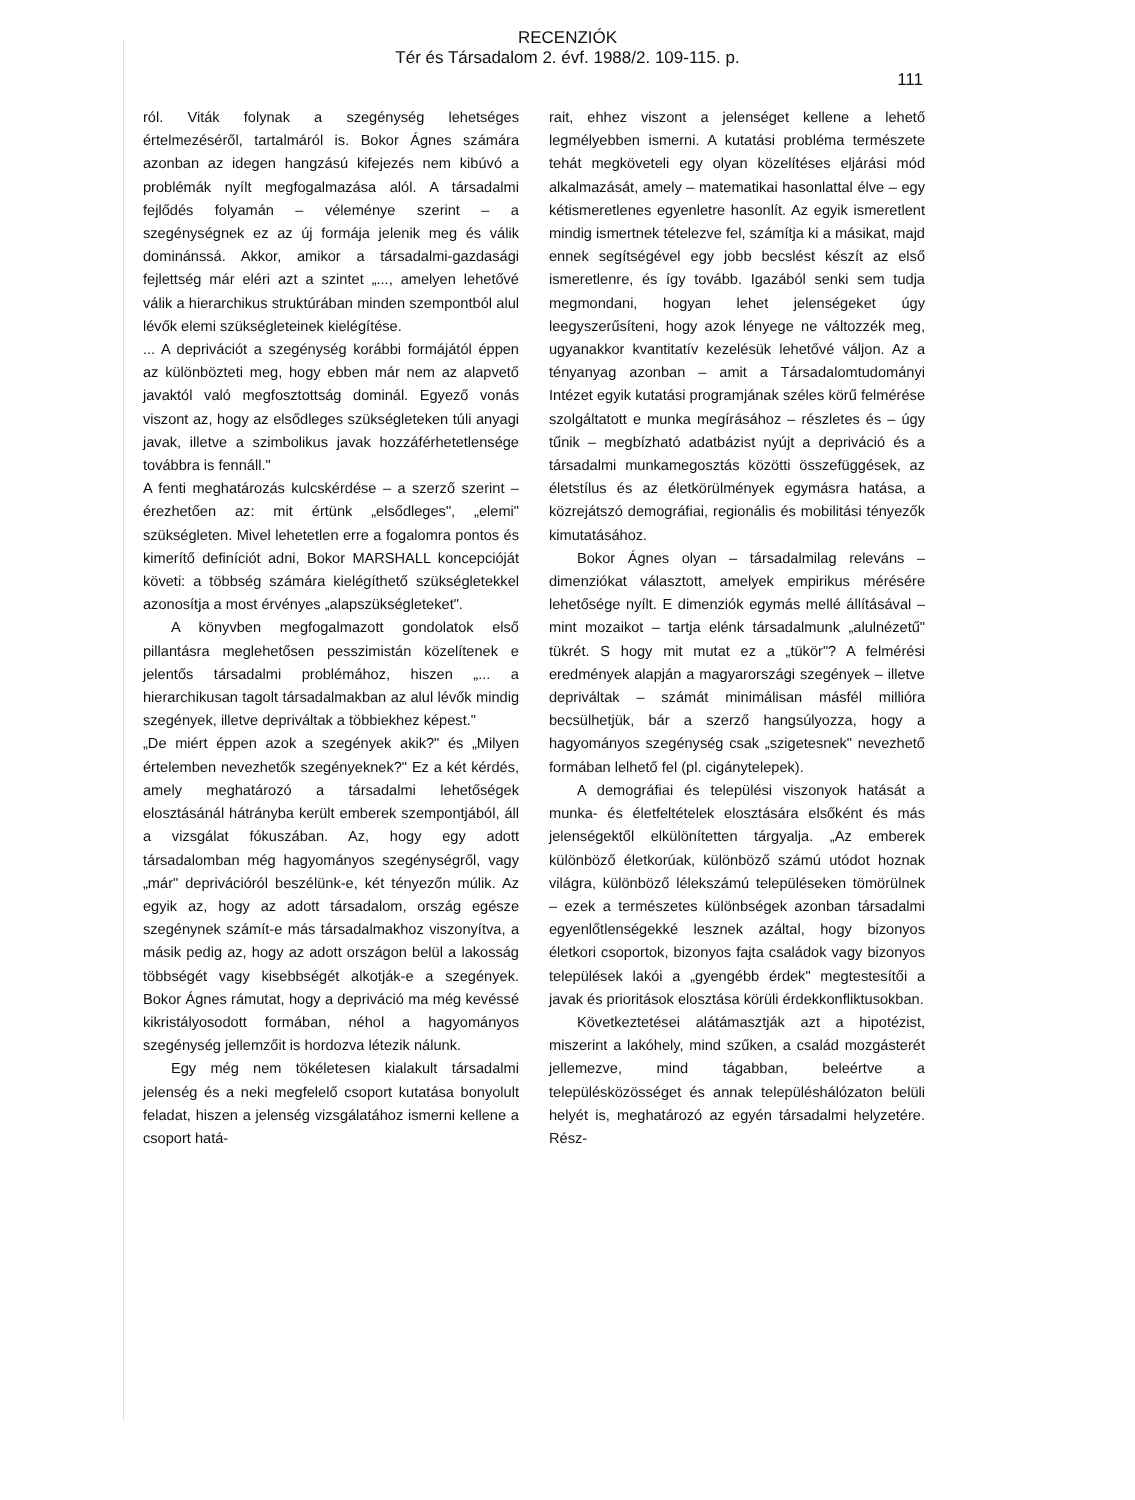RECENZIÓK
Tér és Társadalom 2. évf. 1988/2. 109-115. p.
111
ról. Viták folynak a szegénység lehetséges értelmezéséről, tartalmáról is. Bokor Ágnes számára azonban az idegen hangzású kifejezés nem kibúvó a problémák nyílt megfogalmazása alól. A társadalmi fejlődés folyamán – véleménye szerint – a szegénységnek ez az új formája jelenik meg és válik dominánssá. Akkor, amikor a társadalmi-gazdasági fejlettség már eléri azt a szintet „..., amelyen lehetővé válik a hierarchikus struktúrában minden szempontból alul lévők elemi szükségleteinek kielégítése.
... A deprivációt a szegénység korábbi formájától éppen az különbözteti meg, hogy ebben már nem az alapvető javaktól való megfosztottság dominál. Egyező vonás viszont az, hogy az elsődleges szükségleteken túli anyagi javak, illetve a szimbolikus javak hozzáférhetetlensége továbbra is fennáll."
A fenti meghatározás kulcskérdése – a szerző szerint – érezhetően az: mit értünk „elsődleges", „elemi" szükségleten. Mivel lehetetlen erre a fogalomra pontos és kimerítő definíciót adni, Bokor MARSHALL koncepcióját követi: a többség számára kielégíthető szükségletekkel azonosítja a most érvényes „alapszükségleteket".
A könyvben megfogalmazott gondolatok első pillantásra meglehetősen pesszimistán közelítenek e jelentős társadalmi problémához, hiszen „... a hierarchikusan tagolt társadalmakban az alul lévők mindig szegények, illetve depriváltak a többiekhez képest."
„De miért éppen azok a szegények akik?" és „Milyen értelemben nevezhetők szegényeknek?" Ez a két kérdés, amely meghatározó a társadalmi lehetőségek elosztásánál hátrányba került emberek szempontjából, áll a vizsgálat fókuszában. Az, hogy egy adott társadalomban még hagyományos szegénységről, vagy „már" deprivációról beszélünk-e, két tényezőn múlik. Az egyik az, hogy az adott társadalom, ország egésze szegénynek számít-e más társadalmakhoz viszonyítva, a másik pedig az, hogy az adott országon belül a lakosság többségét vagy kisebbségét alkotják-e a szegények. Bokor Ágnes rámutat, hogy a depriváció ma még kevéssé kikristályosodott formában, néhol a hagyományos szegénység jellemzőit is hordozva létezik nálunk.
Egy még nem tökéletesen kialakult társadalmi jelenség és a neki megfelelő csoport kutatása bonyolult feladat, hiszen a jelenség vizsgálatához ismerni kellene a csoport hatá-
rait, ehhez viszont a jelenséget kellene a lehető legmélyebben ismerni. A kutatási probléma természete tehát megköveteli egy olyan közelítéses eljárási mód alkalmazását, amely – matematikai hasonlattal élve – egy kétismeretlenes egyenletre hasonlít. Az egyik ismeretlent mindig ismertnek tételezve fel, számítja ki a másikat, majd ennek segítségével egy jobb becslést készít az első ismeretlenre, és így tovább. Igazából senki sem tudja megmondani, hogyan lehet jelenségeket úgy leegyszerűsíteni, hogy azok lényege ne változzék meg, ugyanakkor kvantitatív kezelésük lehetővé váljon. Az a tényanyag azonban – amit a Társadalomtudományi Intézet egyik kutatási programjának széles körű felmérése szolgáltatott e munka megírásához – részletes és – úgy tűnik – megbízható adatbázist nyújt a depriváció és a társadalmi munkamegosztás közötti összefüggések, az életstílus és az életkörülmények egymásra hatása, a közrejátszó demográfiai, regionális és mobilitási tényezők kimutatásához.
Bokor Ágnes olyan – társadalmilag releváns – dimenziókat választott, amelyek empirikus mérésére lehetősége nyílt. E dimenziók egymás mellé állításával – mint mozaikot – tartja elénk társadalmunk „alulnézetű" tükrét. S hogy mit mutat ez a „tükör"? A felmérési eredmények alapján a magyarországi szegények – illetve depriváltak – számát minimálisan másfél millióra becsülhetjük, bár a szerző hangsúlyozza, hogy a hagyományos szegénység csak „szigetesnek" nevezhető formában lelhető fel (pl. cigánytelepek).
A demográfiai és települési viszonyok hatását a munka- és életfeltételek elosztására elsőként és más jelenségektől elkülönítetten tárgyalja. „Az emberek különböző életkorúak, különböző számú utódot hoznak világra, különböző lélekszámú településeken tömörülnek – ezek a természetes különbségek azonban társadalmi egyenlőtlenségekké lesznek azáltal, hogy bizonyos életkori csoportok, bizonyos fajta családok vagy bizonyos települések lakói a „gyengébb érdek" megtestesítői a javak és prioritások elosztása körüli érdekkonfliktusokban.
Következtetései alátámasztják azt a hipotézist, miszerint a lakóhely, mind szűken, a család mozgásterét jellemezve, mind tágabban, beleértve a településközösséget és annak településhálózaton belüli helyét is, meghatározó az egyén társadalmi helyzetére. Rész-